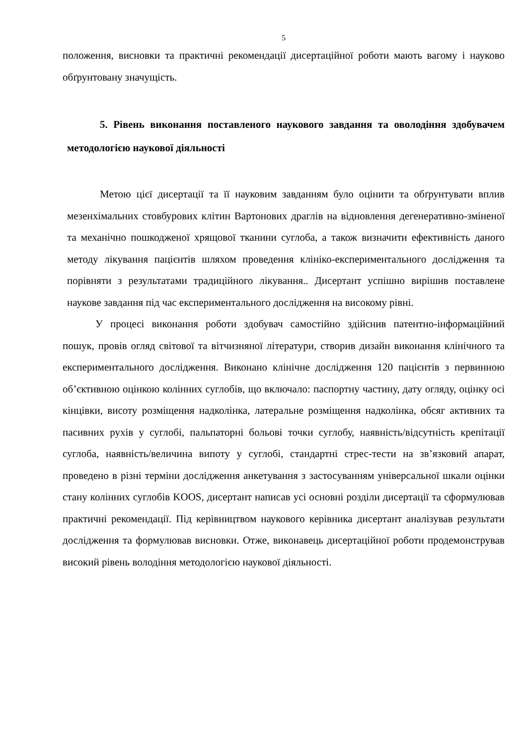5
положення, висновки та практичні рекомендації дисертаційної роботи мають вагому і науково обґрунтовану значущість.
5. Рівень виконання поставленого наукового завдання та оволодіння здобувачем методологією наукової діяльності
Метою цієї дисертації та її науковим завданням було оцінити та обґрунтувати вплив мезенхімальних стовбурових клітин Вартонових драглів на відновлення дегенеративно-зміненої та механічно пошкодженої хрящової тканини суглоба, а також визначити ефективність даного методу лікування пацієнтів шляхом проведення клініко-експериментального дослідження та порівняти з результатами традиційного лікування.. Дисертант успішно вирішив поставлене наукове завдання під час експериментального дослідження на високому рівні.
У процесі виконання роботи здобувач самостійно здійснив патентно-інформаційний пошук, провів огляд світової та вітчизняної літератури, створив дизайн виконання клінічного та експериментального дослідження. Виконано клінічне дослідження 120 пацієнтів з первинною об’єктивною оцінкою колінних суглобів, що включало: паспортну частину, дату огляду, оцінку осі кінцівки, висоту розміщення надколінка, латеральне розміщення надколінка, обсяг активних та пасивних рухів у суглобі, пальпаторні больові точки суглобу, наявність/відсутність крепітації суглоба, наявність/величина випоту у суглобі, стандартні стрес-тести на зв’язковий апарат, проведено в різні терміни дослідження анкетування з застосуванням універсальної шкали оцінки стану колінних суглобів KOOS, дисертант написав усі основні розділи дисертації та сформулював практичні рекомендації. Під керівництвом наукового керівника дисертант аналізував результати дослідження та формулював висновки. Отже, виконавець дисертаційної роботи продемонстрував високий рівень володіння методологією наукової діяльності.